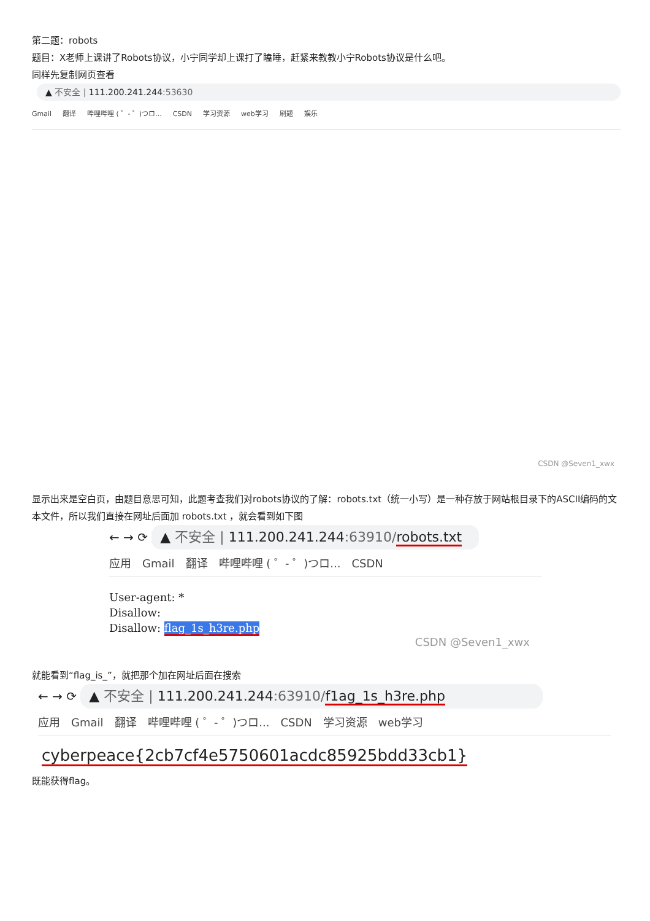第二题：robots
题目：X老师上课讲了Robots协议，小宁同学却上课打了瞌睡，赶紧来教教小宁Robots协议是什么吧。
同样先复制网页查看
▲ 不安全 | 111.200.241.244:53630
Gmail 翻译 哔哩哔哩 ( ゜- ゜)つロ... CSDN 学习资源 web学习 刷题 娱乐
CSDN @Seven1_xwx
显示出来是空白页，由题目意思可知，此题考查我们对robots协议的了解：robots.txt（统一小写）是一种存放于网站根目录下的ASCII编码的文本文件，所以我们直接在网址后面加 robots.txt ，就会看到如下图
← → ⟳ ▲ 不安全 | 111.200.241.244:63910/robots.txt
应用 Gmail 翻译 哔哩哔哩 ( ゜- ゜)つロ... CSDN
User-agent: *
Disallow:
Disallow: flag_1s_h3re.php
CSDN @Seven1_xwx
就能看到“flag_is_”，就把那个加在网址后面在搜索
← → ⟳ ▲ 不安全 | 111.200.241.244:63910/f1ag_1s_h3re.php
应用 Gmail 翻译 哔哩哔哩 ( ゜- ゜)つロ... CSDN 学习资源 web学习
cyberpeace{2cb7cf4e5750601acdc85925bdd33cb1}
既能获得flag。